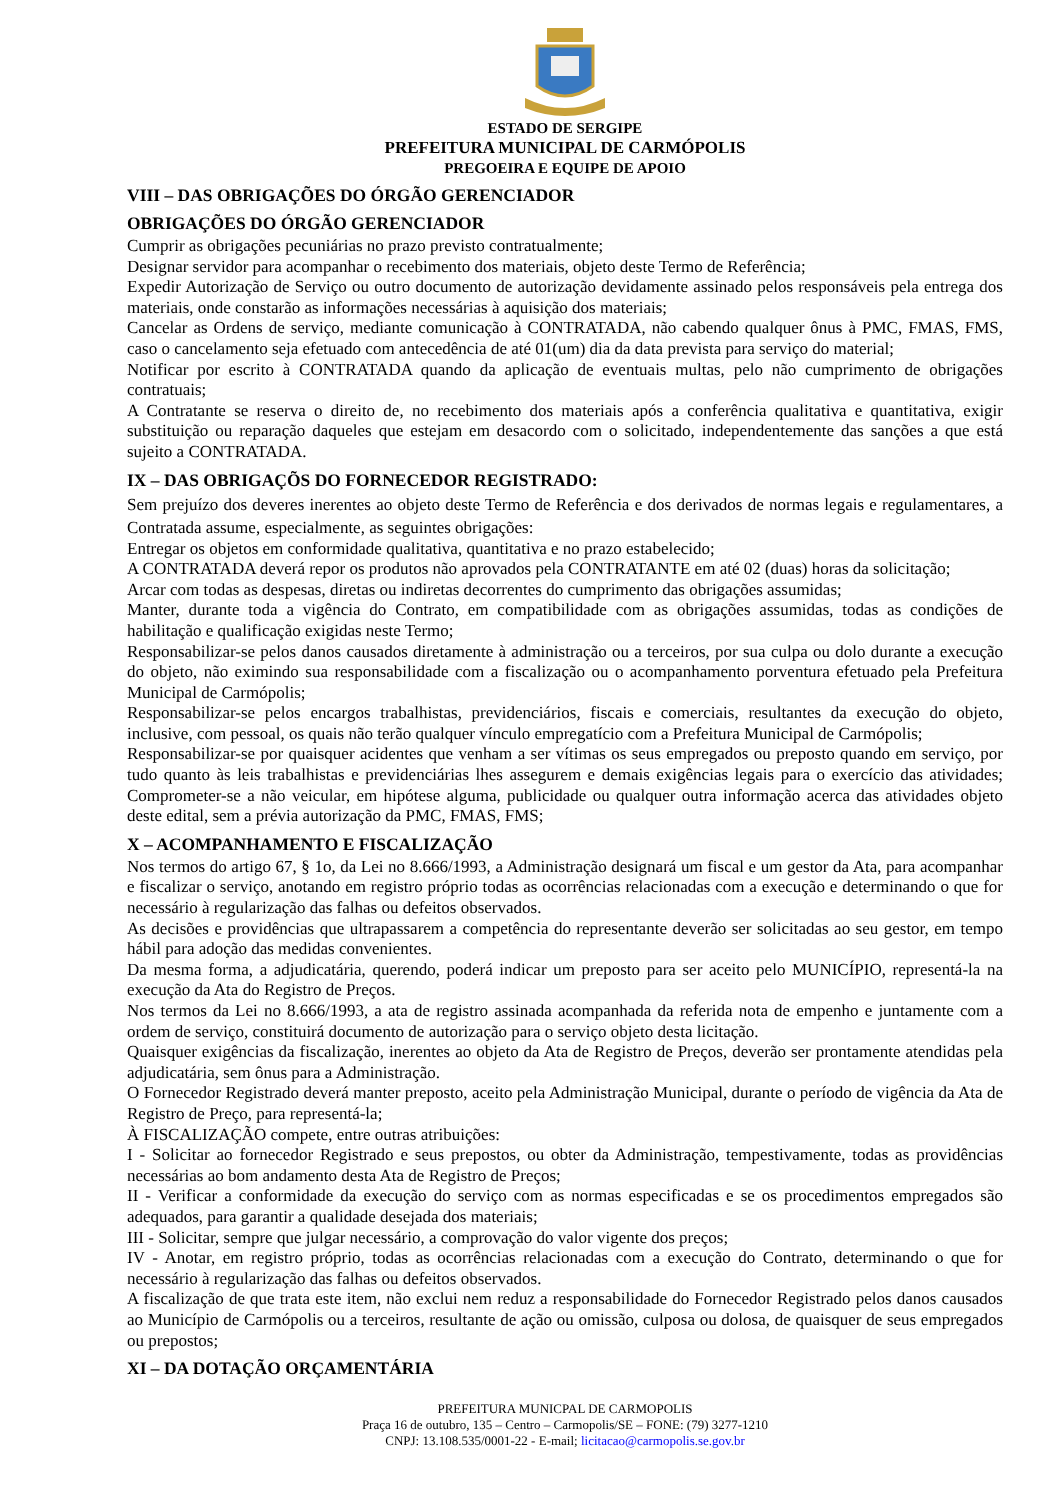ESTADO DE SERGIPE
PREFEITURA MUNICIPAL DE CARMÓPOLIS
PREGOEIRA E EQUIPE DE APOIO
VIII – DAS OBRIGAÇÕES DO ÓRGÃO GERENCIADOR
OBRIGAÇÕES DO ÓRGÃO GERENCIADOR
Cumprir as obrigações pecuniárias no prazo previsto contratualmente;
Designar servidor para acompanhar o recebimento dos materiais, objeto deste Termo de Referência;
Expedir Autorização de Serviço ou outro documento de autorização devidamente assinado pelos responsáveis pela entrega dos materiais, onde constarão as informações necessárias à aquisição dos materiais;
Cancelar as Ordens de serviço, mediante comunicação à CONTRATADA, não cabendo qualquer ônus à PMC, FMAS, FMS, caso o cancelamento seja efetuado com antecedência de até 01(um) dia da data prevista para serviço do material;
Notificar por escrito à CONTRATADA quando da aplicação de eventuais multas, pelo não cumprimento de obrigações contratuais;
A Contratante se reserva o direito de, no recebimento dos materiais após a conferência qualitativa e quantitativa, exigir substituição ou reparação daqueles que estejam em desacordo com o solicitado, independentemente das sanções a que está sujeito a CONTRATADA.
IX – DAS OBRIGAÇÕS DO FORNECEDOR REGISTRADO:
Sem prejuízo dos deveres inerentes ao objeto deste Termo de Referência e dos derivados de normas legais e regulamentares, a Contratada assume, especialmente, as seguintes obrigações:
Entregar os objetos em conformidade qualitativa, quantitativa e no prazo estabelecido;
A CONTRATADA deverá repor os produtos não aprovados pela CONTRATANTE em até 02 (duas) horas da solicitação;
Arcar com todas as despesas, diretas ou indiretas decorrentes do cumprimento das obrigações assumidas;
Manter, durante toda a vigência do Contrato, em compatibilidade com as obrigações assumidas, todas as condições de habilitação e qualificação exigidas neste Termo;
Responsabilizar-se pelos danos causados diretamente à administração ou a terceiros, por sua culpa ou dolo durante a execução do objeto, não eximindo sua responsabilidade com a fiscalização ou o acompanhamento porventura efetuado pela Prefeitura Municipal de Carmópolis;
Responsabilizar-se pelos encargos trabalhistas, previdenciários, fiscais e comerciais, resultantes da execução do objeto, inclusive, com pessoal, os quais não terão qualquer vínculo empregatício com a Prefeitura Municipal de Carmópolis;
Responsabilizar-se por quaisquer acidentes que venham a ser vítimas os seus empregados ou preposto quando em serviço, por tudo quanto às leis trabalhistas e previdenciárias lhes assegurem e demais exigências legais para o exercício das atividades; Comprometer-se a não veicular, em hipótese alguma, publicidade ou qualquer outra informação acerca das atividades objeto deste edital, sem a prévia autorização da PMC, FMAS, FMS;
X – ACOMPANHAMENTO E FISCALIZAÇÃO
Nos termos do artigo 67, § 1o, da Lei no 8.666/1993, a Administração designará um fiscal e um gestor da Ata, para acompanhar e fiscalizar o serviço, anotando em registro próprio todas as ocorrências relacionadas com a execução e determinando o que for necessário à regularização das falhas ou defeitos observados.
As decisões e providências que ultrapassarem a competência do representante deverão ser solicitadas ao seu gestor, em tempo hábil para adoção das medidas convenientes.
Da mesma forma, a adjudicatária, querendo, poderá indicar um preposto para ser aceito pelo MUNICÍPIO, representá-la na execução da Ata do Registro de Preços.
Nos termos da Lei no 8.666/1993, a ata de registro assinada acompanhada da referida nota de empenho e juntamente com a ordem de serviço, constituirá documento de autorização para o serviço objeto desta licitação.
Quaisquer exigências da fiscalização, inerentes ao objeto da Ata de Registro de Preços, deverão ser prontamente atendidas pela adjudicatária, sem ônus para a Administração.
O Fornecedor Registrado deverá manter preposto, aceito pela Administração Municipal, durante o período de vigência da Ata de Registro de Preço, para representá-la;
À FISCALIZAÇÃO compete, entre outras atribuições:
I - Solicitar ao fornecedor Registrado e seus prepostos, ou obter da Administração, tempestivamente, todas as providências necessárias ao bom andamento desta Ata de Registro de Preços;
II - Verificar a conformidade da execução do serviço com as normas especificadas e se os procedimentos empregados são adequados, para garantir a qualidade desejada dos materiais;
III - Solicitar, sempre que julgar necessário, a comprovação do valor vigente dos preços;
IV - Anotar, em registro próprio, todas as ocorrências relacionadas com a execução do Contrato, determinando o que for necessário à regularização das falhas ou defeitos observados.
A fiscalização de que trata este item, não exclui nem reduz a responsabilidade do Fornecedor Registrado pelos danos causados ao Município de Carmópolis ou a terceiros, resultante de ação ou omissão, culposa ou dolosa, de quaisquer de seus empregados ou prepostos;
XI – DA DOTAÇÃO ORÇAMENTÁRIA
PREFEITURA MUNICPAL DE CARMOPOLIS
Praça 16 de outubro, 135 – Centro – Carmopolis/SE – FONE: (79) 3277-1210
CNPJ: 13.108.535/0001-22 - E-mail; licitacao@carmopolis.se.gov.br